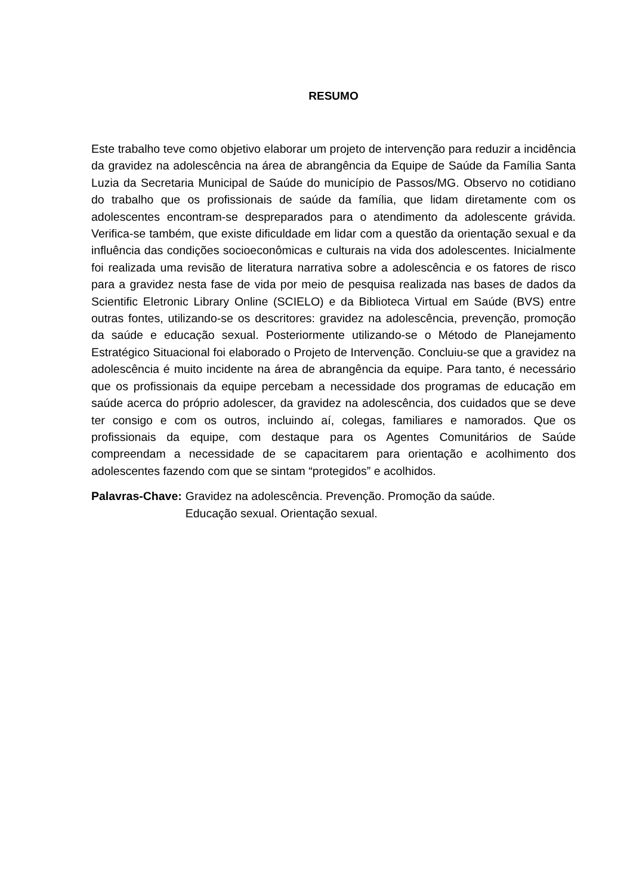RESUMO
Este trabalho teve como objetivo elaborar um projeto de intervenção para reduzir a incidência da gravidez na adolescência na área de abrangência da Equipe de Saúde da Família Santa Luzia da Secretaria Municipal de Saúde do município de Passos/MG. Observo no cotidiano do trabalho que os profissionais de saúde da família, que lidam diretamente com os adolescentes encontram-se despreparados para o atendimento da adolescente grávida. Verifica-se também, que existe dificuldade em lidar com a questão da orientação sexual e da influência das condições socioeconômicas e culturais na vida dos adolescentes. Inicialmente foi realizada uma revisão de literatura narrativa sobre a adolescência e os fatores de risco para a gravidez nesta fase de vida por meio de pesquisa realizada nas bases de dados da Scientific Eletronic Library Online (SCIELO) e da Biblioteca Virtual em Saúde (BVS) entre outras fontes, utilizando-se os descritores: gravidez na adolescência, prevenção, promoção da saúde e educação sexual. Posteriormente utilizando-se o Método de Planejamento Estratégico Situacional foi elaborado o Projeto de Intervenção. Concluiu-se que a gravidez na adolescência é muito incidente na área de abrangência da equipe. Para tanto, é necessário que os profissionais da equipe percebam a necessidade dos programas de educação em saúde acerca do próprio adolescer, da gravidez na adolescência, dos cuidados que se deve ter consigo e com os outros, incluindo aí, colegas, familiares e namorados. Que os profissionais da equipe, com destaque para os Agentes Comunitários de Saúde compreendam a necessidade de se capacitarem para orientação e acolhimento dos adolescentes fazendo com que se sintam “protegidos” e acolhidos.
Palavras-Chave: Gravidez na adolescência. Prevenção. Promoção da saúde.
Educação sexual. Orientação sexual.